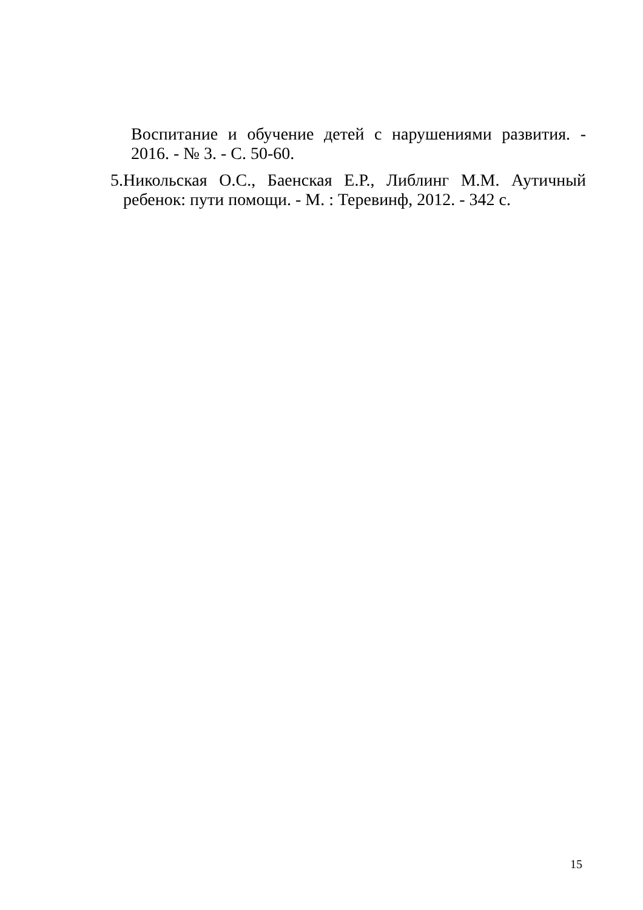Воспитание и обучение детей с нарушениями развития. - 2016. - № 3. - С. 50-60.
5. Никольская О.С., Баенская Е.Р., Либлинг М.М. Аутичный ребенок: пути помощи. - М. : Теревинф, 2012. - 342 с.
15